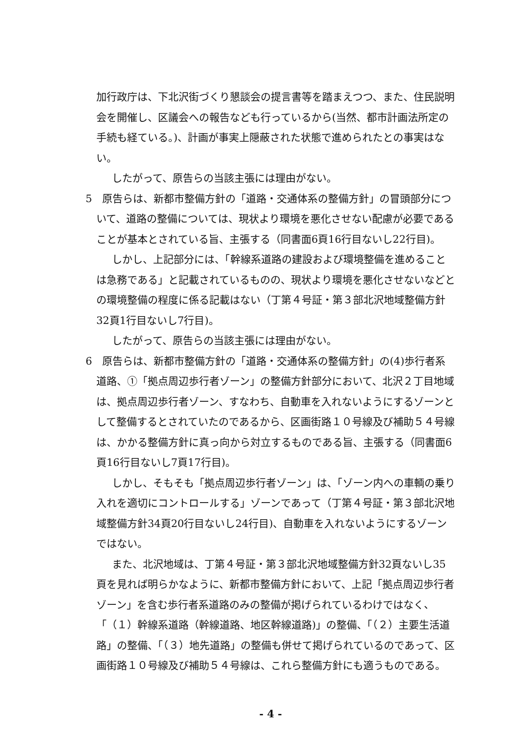加行政庁は、下北沢街づくり懇談会の提言書等を踏まえつつ、また、住民説明会を開催し、区議会への報告なども行っているから(当然、都市計画法所定の手続も経ている。)、計画が事実上隠蔽された状態で進められたとの事実はない。
したがって、原告らの当該主張には理由がない。
5　原告らは、新都市整備方針の「道路・交通体系の整備方針」の冒頭部分について、道路の整備については、現状より環境を悪化させない配慮が必要であることが基本とされている旨、主張する（同書面6頁16行目ないし22行目)。
しかし、上記部分には、「幹線系道路の建設および環境整備を進めることは急務である」と記載されているものの、現状より環境を悪化させないなどとの環境整備の程度に係る記載はない（丁第４号証・第３部北沢地域整備方針32頁1行目ないし7行目)。
したがって、原告らの当該主張には理由がない。
6　原告らは、新都市整備方針の「道路・交通体系の整備方針」の(4)歩行者系道路、①「拠点周辺歩行者ゾーン」の整備方針部分において、北沢２丁目地域は、拠点周辺歩行者ゾーン、すなわち、自動車を入れないようにするゾーンとして整備するとされていたのであるから、区画街路１０号線及び補助５４号線は、かかる整備方針に真っ向から対立するものである旨、主張する（同書面6頁16行目ないし7頁17行目)。
しかし、そもそも「拠点周辺歩行者ゾーン」は、「ゾーン内への車輌の乗り入れを適切にコントロールする」ゾーンであって（丁第４号証・第３部北沢地域整備方針34頁20行目ないし24行目)、自動車を入れないようにするゾーンではない。
また、北沢地域は、丁第４号証・第３部北沢地域整備方針32頁ないし35頁を見れば明らかなように、新都市整備方針において、上記「拠点周辺歩行者ゾーン」を含む歩行者系道路のみの整備が掲げられているわけではなく、「（１）幹線系道路（幹線道路、地区幹線道路)」の整備、「（２）主要生活道路」の整備、「（３）地先道路」の整備も併せて掲げられているのであって、区画街路１０号線及び補助５４号線は、これら整備方針にも適うものである。
- 4 -